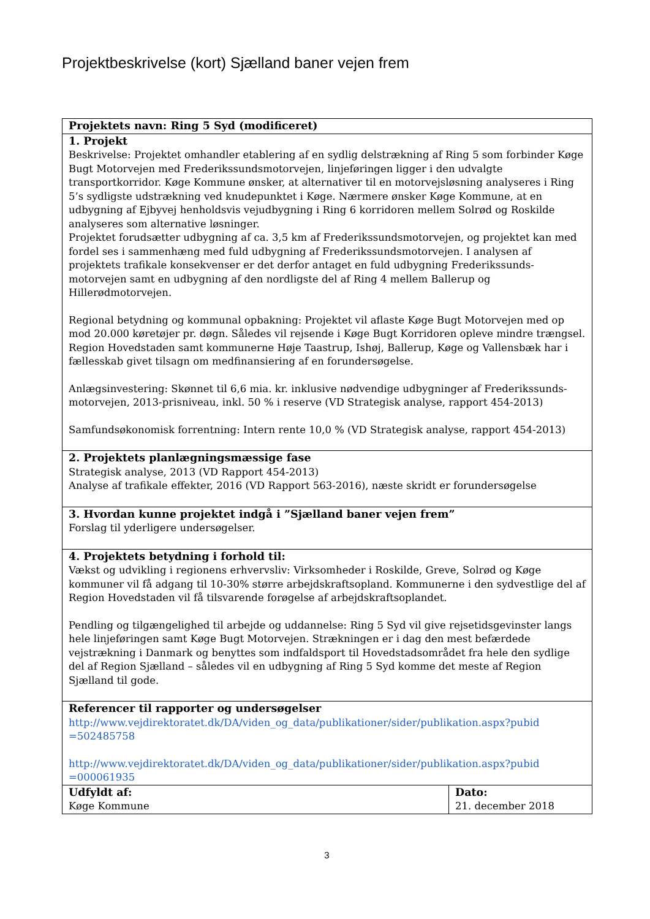Projektbeskrivelse (kort) Sjælland baner vejen frem
| Projektets navn: Ring 5 Syd (modificeret) | |
| 1. Projekt Beskrivelse: Projektet omhandler etablering af en sydlig delstrækning af Ring 5 som forbinder Køge Bugt Motorvejen med Frederikssundsmotorvejen, linjeføringen ligger i den udvalgte transportkorridor. Køge Kommune ønsker, at alternativer til en motorvejsløsning analyseres i Ring 5’s sydligste udstrækning ved knudepunktet i Køge. Nærmere ønsker Køge Kommune, at en udbygning af Ejbyvej henholdsvis vejudbygning i Ring 6 korridoren mellem Solrød og Roskilde analyseres som alternative løsninger. Projektet forudsætter udbygning af ca. 3,5 km af Frederikssundsmotorvejen, og projektet kan med fordel ses i sammenhæng med fuld udbygning af Frederikssundsmotorvejen. I analysen af projektets trafikale konsekvenser er det derfor antaget en fuld udbygning Frederikssunds-motorvejen samt en udbygning af den nordligste del af Ring 4 mellem Ballerup og Hillerødmotorvejen. Regional betydning og kommunal opbakning: Projektet vil aflaste Køge Bugt Motorvejen med op mod 20.000 køretøjer pr. døgn. Således vil rejsende i Køge Bugt Korridoren opleve mindre trængsel. Region Hovedstaden samt kommunerne Høje Taastrup, Ishøj, Ballerup, Køge og Vallensbæk har i fællesskab givet tilsagn om medfinansiering af en forundersøgelse. Anlægsinvestering: Skønnet til 6,6 mia. kr. inklusive nødvendige udbygninger af Frederikssunds-motorvejen, 2013-prisniveau, inkl. 50 % i reserve (VD Strategisk analyse, rapport 454-2013) Samfundsøkonomisk forrentning: Intern rente 10,0 % (VD Strategisk analyse, rapport 454-2013) | |
| 2. Projektets planlægningsmæssige fase Strategisk analyse, 2013 (VD Rapport 454-2013) Analyse af trafikale effekter, 2016 (VD Rapport 563-2016), næste skridt er forundersøgelse | |
| 3. Hvordan kunne projektet indgå i ”Sjælland baner vejen frem” Forslag til yderligere undersøgelser. | |
| 4. Projektets betydning i forhold til: Vækst og udvikling i regionens erhvervsliv: Virksomheder i Roskilde, Greve, Solrød og Køge kommuner vil få adgang til 10-30% større arbejdskraftsopland. Kommunerne i den sydvestlige del af Region Hovedstaden vil få tilsvarende forøgelse af arbejdskraftsoplandet. Pendling og tilgængelighed til arbejde og uddannelse: Ring 5 Syd vil give rejsetidsgevinster langs hele linjeføringen samt Køge Bugt Motorvejen. Strækningen er i dag den mest befærdede vejstrækning i Danmark og benyttes som indfaldsport til Hovedstadsområdet fra hele den sydlige del af Region Sjælland – således vil en udbygning af Ring 5 Syd komme det meste af Region Sjælland til gode. | |
| Referencer til rapporter og undersøgelser http://www.vejdirektoratet.dk/DA/viden_og_data/publikationer/sider/publikation.aspx?pubid =502485758 http://www.vejdirektoratet.dk/DA/viden_og_data/publikationer/sider/publikation.aspx?pubid =000061935 | |
| Udfyldt af: Køge Kommune | Dato: 21. december 2018 |
3